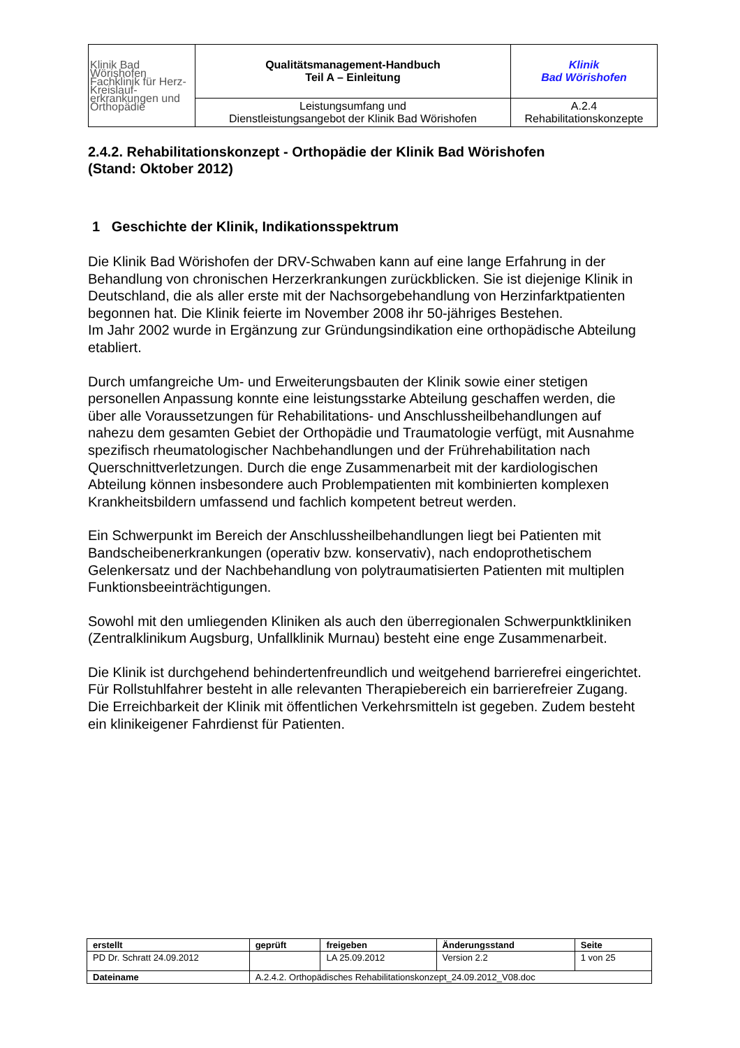| Klinik Bad Wörishofen Fachklinik für Herz-Kreislauf- erkrankungen und Orthopädie | Qualitätsmanagement-Handbuch Teil A – Einleitung | Klinik Bad Wörishofen |
| | Leistungsumfang und Dienstleistungsangebot der Klinik Bad Wörishofen | A.2.4 Rehabilitationskonzepte |
2.4.2. Rehabilitationskonzept - Orthopädie der Klinik Bad Wörishofen
(Stand: Oktober 2012)
1 Geschichte der Klinik, Indikationsspektrum
Die Klinik Bad Wörishofen der DRV-Schwaben kann auf eine lange Erfahrung in der Behandlung von chronischen Herzerkrankungen zurückblicken. Sie ist diejenige Klinik in Deutschland, die als aller erste mit der Nachsorgebehandlung von Herzinfarktpatienten begonnen hat. Die Klinik feierte im November 2008 ihr 50-jähriges Bestehen.
Im Jahr 2002 wurde in Ergänzung zur Gründungsindikation eine orthopädische Abteilung etabliert.
Durch umfangreiche Um- und Erweiterungsbauten der Klinik sowie einer stetigen personellen Anpassung konnte eine leistungsstarke Abteilung geschaffen werden, die über alle Voraussetzungen für Rehabilitations- und Anschlussheilbehandlungen auf nahezu dem gesamten Gebiet der Orthopädie und Traumatologie verfügt, mit Ausnahme spezifisch rheumatologischer Nachbehandlungen und der Frührehabilitation nach Querschnittverletzungen. Durch die enge Zusammenarbeit mit der kardiologischen Abteilung können insbesondere auch Problempatienten mit kombinierten komplexen Krankheitsbildern umfassend und fachlich kompetent betreut werden.
Ein Schwerpunkt im Bereich der Anschlussheilbehandlungen liegt bei Patienten mit Bandscheibenerkrankungen (operativ bzw. konservativ), nach endoprothetischem Gelenkersatz und der Nachbehandlung von polytraumatisierten Patienten mit multiplen Funktionsbeeinträchtigungen.
Sowohl mit den umliegenden Kliniken als auch den überregionalen Schwerpunktkliniken (Zentralklinikum Augsburg, Unfallklinik Murnau) besteht eine enge Zusammenarbeit.
Die Klinik ist durchgehend behindertenfreundlich und weitgehend barrierefrei eingerichtet. Für Rollstuhlfahrer besteht in alle relevanten Therapiebereich ein barrierefreier Zugang.
Die Erreichbarkeit der Klinik mit öffentlichen Verkehrsmitteln ist gegeben. Zudem besteht ein klinikeigener Fahrdienst für Patienten.
| erstellt | geprüft | freigeben | Änderungsstand | Seite |
| PD Dr. Schratt 24.09.2012 | | LA 25.09.2012 | Version 2.2 | 1 von 25 |
| Dateiname | A.2.4.2. Orthopädisches Rehabilitationskonzept_24.09.2012_V08.doc | | | |